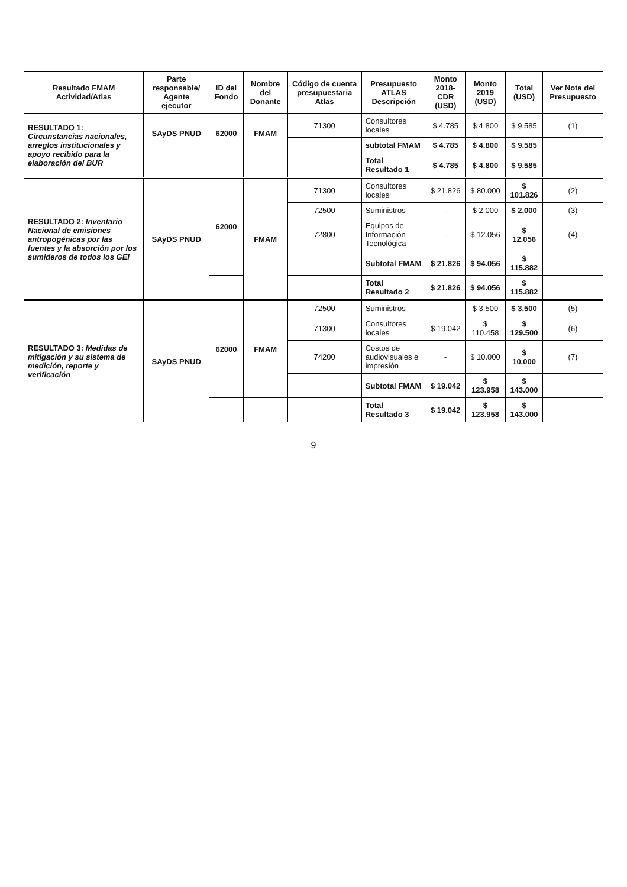| Resultado FMAM Actividad/Atlas | Parte responsable/ Agente ejecutor | ID del Fondo | Nombre del Donante | Código de cuenta presupuestaria Atlas | Presupuesto ATLAS Descripción | Monto 2018-CDR (USD) | Monto 2019 (USD) | Total (USD) | Ver Nota del Presupuesto |
| --- | --- | --- | --- | --- | --- | --- | --- | --- | --- |
| RESULTADO 1: Circunstancias nacionales, arreglos institucionales y apoyo recibido para la elaboración del BUR | SAyDS PNUD | 62000 | FMAM | 71300 | Consultores locales | $ 4.785 | $ 4.800 | $ 9.585 | (1) |
| | | | | | subtotal FMAM | $ 4.785 | $ 4.800 | $ 9.585 | |
| | | | | | Total Resultado 1 | $ 4.785 | $ 4.800 | $ 9.585 | |
| RESULTADO 2: Inventario Nacional de emisiones antropogénicas por las fuentes y la absorción por los sumideros de todos los GEI | SAyDS PNUD | 62000 | FMAM | 71300 | Consultores locales | $ 21.826 | $ 80.000 | $ 101.826 | (2) |
| | | | | 72500 | Suministros | - | $ 2.000 | $ 2.000 | (3) |
| | | | | 72800 | Equipos de Información Tecnológica | - | $ 12.056 | $ 12.056 | (4) |
| | | | | | Subtotal FMAM | $ 21.826 | $ 94.056 | $ 115.882 | |
| | | | | | Total Resultado 2 | $ 21.826 | $ 94.056 | $ 115.882 | |
| RESULTADO 3: Medidas de mitigación y su sistema de medición, reporte y verificación | SAyDS PNUD | 62000 | FMAM | 72500 | Suministros | - | $ 3.500 | $ 3.500 | (5) |
| | | | | 71300 | Consultores locales | $ 19.042 | $ 110.458 | $ 129.500 | (6) |
| | | | | 74200 | Costos de audiovisuales e impresión | - | $ 10.000 | $ 10.000 | (7) |
| | | | | | Subtotal FMAM | $ 19.042 | $ 123.958 | $ 143.000 | |
| | | | | | Total Resultado 3 | $ 19.042 | $ 123.958 | $ 143.000 | |
9